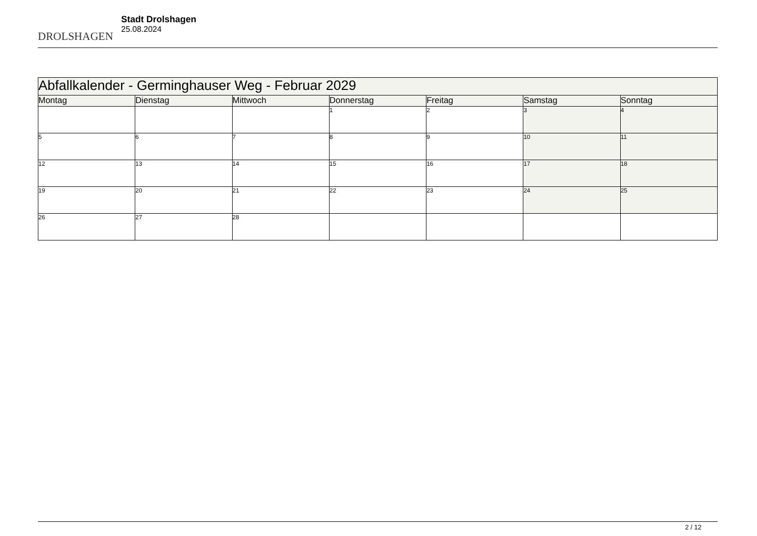DROLSHAGEN
Stadt Drolshagen
25.08.2024
| Abfallkalender - Germinghauser Weg - Februar 2029 | | | | | | |
| Montag | Dienstag | Mittwoch | Donnerstag | Freitag | Samstag | Sonntag |
| | | | 1 | 2 | 3 | 4 |
| 5 | 6 | 7 | 8 | 9 | 10 | 11 |
| 12 | 13 | 14 | 15 | 16 | 17 | 18 |
| 19 | 20 | 21 | 22 | 23 | 24 | 25 |
| 26 | 27 | 28 | | | | |
2 / 12